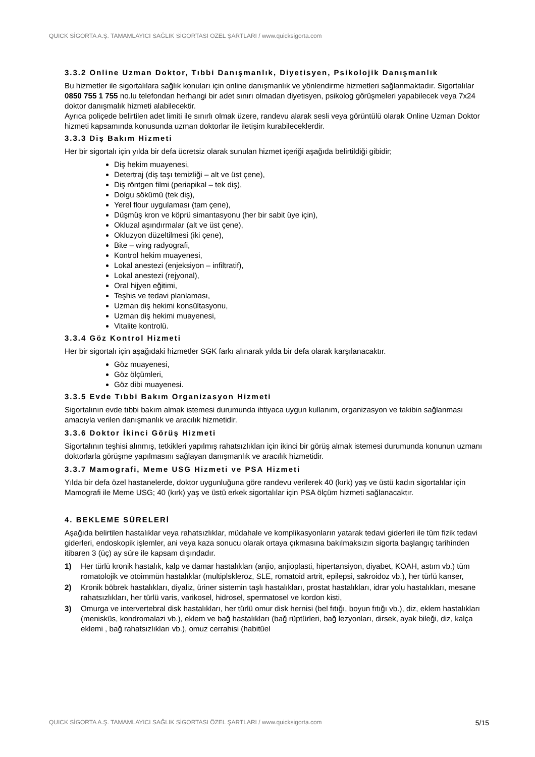QUICK SİGORTA A.Ş. TAMAMLAYICI SAĞLIK SİGORTASI ÖZEL ŞARTLARI / www.quicksigorta.com
3.3.2 Online Uzman Doktor, Tıbbi Danışmanlık, Diyetisyen, Psikolojik Danışmanlık
Bu hizmetler ile sigortalılara sağlık konuları için online danışmanlık ve yönlendirme hizmetleri sağlanmaktadır. Sigortalılar 0850 755 1 755 no.lu telefondan herhangi bir adet sınırı olmadan diyetisyen, psikolog görüşmeleri yapabilecek veya 7x24 doktor danışmalık hizmeti alabilecektir.
Ayrıca poliçede belirtilen adet limiti ile sınırlı olmak üzere, randevu alarak sesli veya görüntülü olarak Online Uzman Doktor hizmeti kapsamında konusunda uzman doktorlar ile iletişim kurabileceklerdir.
3.3.3 Diş Bakım Hizmeti
Her bir sigortalı için yılda bir defa ücretsiz olarak sunulan hizmet içeriği aşağıda belirtildiği gibidir;
Diş hekim muayenesi,
Detertraj (diş taşı temizliği – alt ve üst çene),
Diş röntgen filmi (periapikal – tek diş),
Dolgu sökümü (tek diş),
Yerel flour uygulaması (tam çene),
Düşmüş kron ve köprü simantasyonu (her bir sabit üye için),
Okluzal aşındırmalar (alt ve üst çene),
Okluzyon düzeltilmesi (iki çene),
Bite – wing radyografi,
Kontrol hekim muayenesi,
Lokal anestezi (enjeksiyon – infiltratif),
Lokal anestezi (rejyonal),
Oral hijyen eğitimi,
Teşhis ve tedavi planlaması,
Uzman diş hekimi konsültasyonu,
Uzman diş hekimi muayenesi,
Vitalite kontrolü.
3.3.4 Göz Kontrol Hizmeti
Her bir sigortalı için aşağıdaki hizmetler SGK farkı alınarak yılda bir defa olarak karşılanacaktır.
Göz muayenesi,
Göz ölçümleri,
Göz dibi muayenesi.
3.3.5 Evde Tıbbi Bakım Organizasyon Hizmeti
Sigortalının evde tıbbi bakım almak istemesi durumunda ihtiyaca uygun kullanım, organizasyon ve takibin sağlanması amacıyla verilen danışmanlık ve aracılık hizmetidir.
3.3.6 Doktor İkinci Görüş Hizmeti
Sigortalının teşhisi alınmış, tetkikleri yapılmış rahatsızlıkları için ikinci bir görüş almak istemesi durumunda konunun uzmanı doktorlarla görüşme yapılmasını sağlayan danışmanlık ve aracılık hizmetidir.
3.3.7 Mamografi, Meme USG Hizmeti ve PSA Hizmeti
Yılda bir defa özel hastanelerde, doktor uygunluğuna göre randevu verilerek 40 (kırk) yaş ve üstü kadın sigortalılar için Mamografi ile Meme USG; 40 (kırk) yaş ve üstü erkek sigortalılar için PSA ölçüm hizmeti sağlanacaktır.
4. BEKLEME SÜRELERİ
Aşağıda belirtilen hastalıklar veya rahatsızlıklar, müdahale ve komplikasyonların yatarak tedavi giderleri ile tüm fizik tedavi giderleri, endoskopik işlemler, ani veya kaza sonucu olarak ortaya çıkmasına bakılmaksızın sigorta başlangıç tarihinden itibaren 3 (üç) ay süre ile kapsam dışındadır.
1) Her türlü kronik hastalık, kalp ve damar hastalıkları (anjio, anjioplasti, hipertansiyon, diyabet, KOAH, astım vb.) tüm romatolojik ve otoimmün hastalıklar (multiplskleroz, SLE, romatoid artrit, epilepsi, sakroidoz vb.), her türlü kanser,
2) Kronik böbrek hastalıkları, diyaliz, üriner sistemin taşlı hastalıkları, prostat hastalıkları, idrar yolu hastalıkları, mesane rahatsızlıkları, her türlü varis, varikosel, hidrosel, spermatosel ve kordon kisti,
3) Omurga ve intervertebral disk hastalıkları, her türlü omur disk hernisi (bel fıtığı, boyun fıtığı vb.), diz, eklem hastalıkları (menisküs, kondromalazi vb.), eklem ve bağ hastalıkları (bağ rüptürleri, bağ lezyonları, dirsek, ayak bileği, diz, kalça eklemi , bağ rahatsızlıkları vb.), omuz cerrahisi (habitüel
QUICK SİGORTA A.Ş. TAMAMLAYICI SAĞLIK SİGORTASI ÖZEL ŞARTLARI / www.quicksigorta.com 5/15